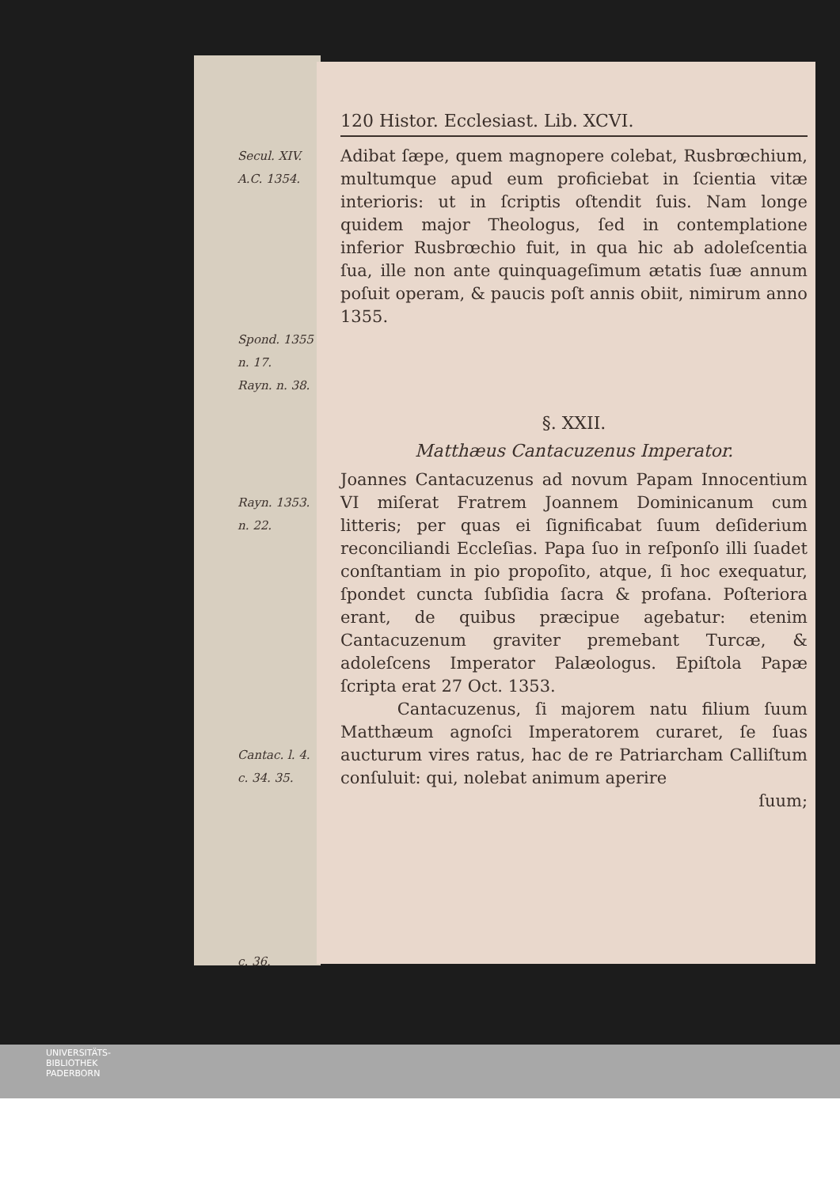120 Histor. Ecclesiast. Lib. XCVI.
Secul. XIV.
A.C. 1354.
Spond. 1355
n. 17.
Rayn. n. 38.
Adibat ſæpe, quem magnopere colebat, Rusbrœchium, multumque apud eum proficiebat in ſcientia vitæ interioris: ut in ſcriptis oſtendit ſuis. Nam longe quidem major Theologus, ſed in contemplatione inferior Rusbrœchio fuit, in qua hic ab adoleſcentia ſua, ille non ante quinquageſimum ætatis ſuæ annum poſuit operam, & paucis poſt annis obiit, nimirum anno 1355.
§. XXII.
Matthæus Cantacuzenus Imperator.
Rayn. 1353.
n. 22.
Cantac. l. 4.
c. 34. 35.
c. 36.
Joannes Cantacuzenus ad novum Papam Innocentium VI miſerat Fratrem Joannem Dominicanum cum litteris; per quas ei ſignificabat ſuum deſiderium reconciliandi Eccleſias. Papa ſuo in reſponſo illi ſuadet conſtantiam in pio propoſito, atque, ſi hoc exequatur, ſpondet cuncta ſubſidia ſacra & profana. Poſteriora erant, de quibus præcipue agebatur: etenim Cantacuzenum graviter premebant Turcæ, & adoleſcens Imperator Palæologus. Epiſtola Papæ ſcripta erat 27 Oct. 1353.
Cantacuzenus, ſi majorem natu filium ſuum Matthæum agnoſci Imperatorem curaret, ſe ſuas aucturum vires ratus, hac de re Patriarcham Calliſtum conſuluit: qui, nolebat animum aperire
ſuum;
UNIVERSITÄTS-
BIBLIOTHEK
PADERBORN